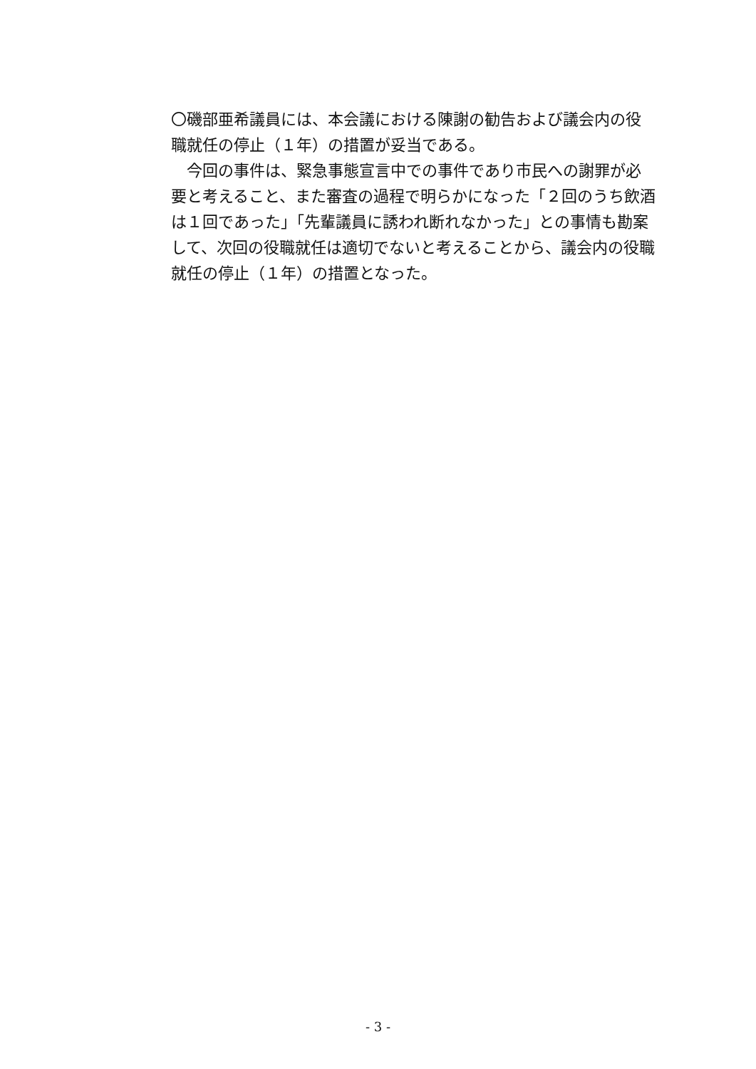〇磯部亜希議員には、本会議における陳謝の勧告および議会内の役職就任の停止（１年）の措置が妥当である。
　今回の事件は、緊急事態宣言中での事件であり市民への謝罪が必要と考えること、また審査の過程で明らかになった「２回のうち飲酒は１回であった」「先輩議員に誘われ断れなかった」との事情も勘案して、次回の役職就任は適切でないと考えることから、議会内の役職就任の停止（１年）の措置となった。
- 3 -